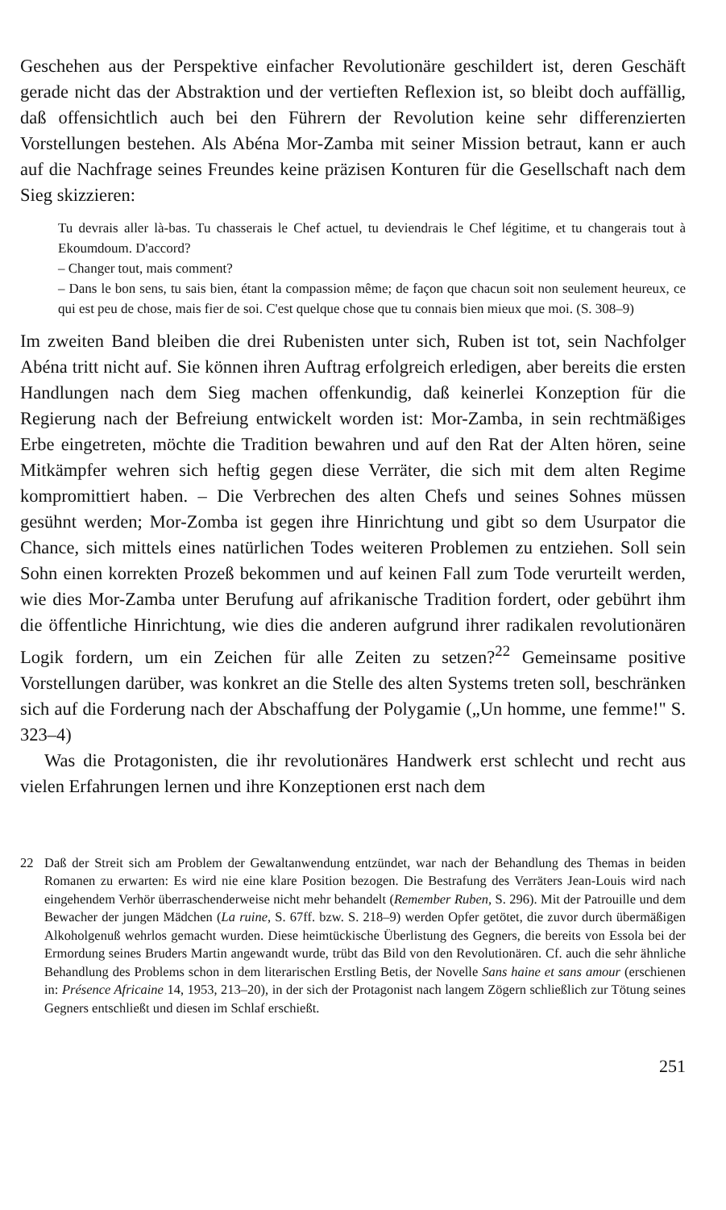Geschehen aus der Perspektive einfacher Revolutionäre geschildert ist, deren Geschäft gerade nicht das der Abstraktion und der vertieften Reflexion ist, so bleibt doch auffällig, daß offensichtlich auch bei den Führern der Revolution keine sehr differenzierten Vorstellungen bestehen. Als Abéna Mor-Zamba mit seiner Mission betraut, kann er auch auf die Nachfrage seines Freundes keine präzisen Konturen für die Gesellschaft nach dem Sieg skizzieren:
Tu devrais aller là-bas. Tu chasserais le Chef actuel, tu deviendrais le Chef légitime, et tu changerais tout à Ekoumdoum. D'accord?
– Changer tout, mais comment?
– Dans le bon sens, tu sais bien, étant la compassion même; de façon que chacun soit non seulement heureux, ce qui est peu de chose, mais fier de soi. C'est quelque chose que tu connais bien mieux que moi. (S. 308–9)
Im zweiten Band bleiben die drei Rubenisten unter sich, Ruben ist tot, sein Nachfolger Abéna tritt nicht auf. Sie können ihren Auftrag erfolgreich erledigen, aber bereits die ersten Handlungen nach dem Sieg machen offenkundig, daß keinerlei Konzeption für die Regierung nach der Befreiung entwickelt worden ist: Mor-Zamba, in sein rechtmäßiges Erbe eingetreten, möchte die Tradition bewahren und auf den Rat der Alten hören, seine Mitkämpfer wehren sich heftig gegen diese Verräter, die sich mit dem alten Regime kompromittiert haben. – Die Verbrechen des alten Chefs und seines Sohnes müssen gesühnt werden; Mor-Zomba ist gegen ihre Hinrichtung und gibt so dem Usurpator die Chance, sich mittels eines natürlichen Todes weiteren Problemen zu entziehen. Soll sein Sohn einen korrekten Prozeß bekommen und auf keinen Fall zum Tode verurteilt werden, wie dies Mor-Zamba unter Berufung auf afrikanische Tradition fordert, oder gebührt ihm die öffentliche Hinrichtung, wie dies die anderen aufgrund ihrer radikalen revolutionären Logik fordern, um ein Zeichen für alle Zeiten zu setzen?<sup>22</sup> Gemeinsame positive Vorstellungen darüber, was konkret an die Stelle des alten Systems treten soll, beschränken sich auf die Forderung nach der Abschaffung der Polygamie („Un homme, une femme!" S. 323–4)
Was die Protagonisten, die ihr revolutionäres Handwerk erst schlecht und recht aus vielen Erfahrungen lernen und ihre Konzeptionen erst nach dem
22 Daß der Streit sich am Problem der Gewaltanwendung entzündet, war nach der Behandlung des Themas in beiden Romanen zu erwarten: Es wird nie eine klare Position bezogen. Die Bestrafung des Verräters Jean-Louis wird nach eingehendem Verhör überraschenderweise nicht mehr behandelt (Remember Ruben, S. 296). Mit der Patrouille und dem Bewacher der jungen Mädchen (La ruine, S. 67ff. bzw. S. 218–9) werden Opfer getötet, die zuvor durch übermäßigen Alkoholgenuß wehrlos gemacht wurden. Diese heimtückische Überlistung des Gegners, die bereits von Essola bei der Ermordung seines Bruders Martin angewandt wurde, trübt das Bild von den Revolutionären. Cf. auch die sehr ähnliche Behandlung des Problems schon in dem literarischen Erstling Betis, der Novelle Sans haine et sans amour (erschienen in: Présence Africaine 14, 1953, 213–20), in der sich der Protagonist nach langem Zögern schließlich zur Tötung seines Gegners entschließt und diesen im Schlaf erschießt.
251